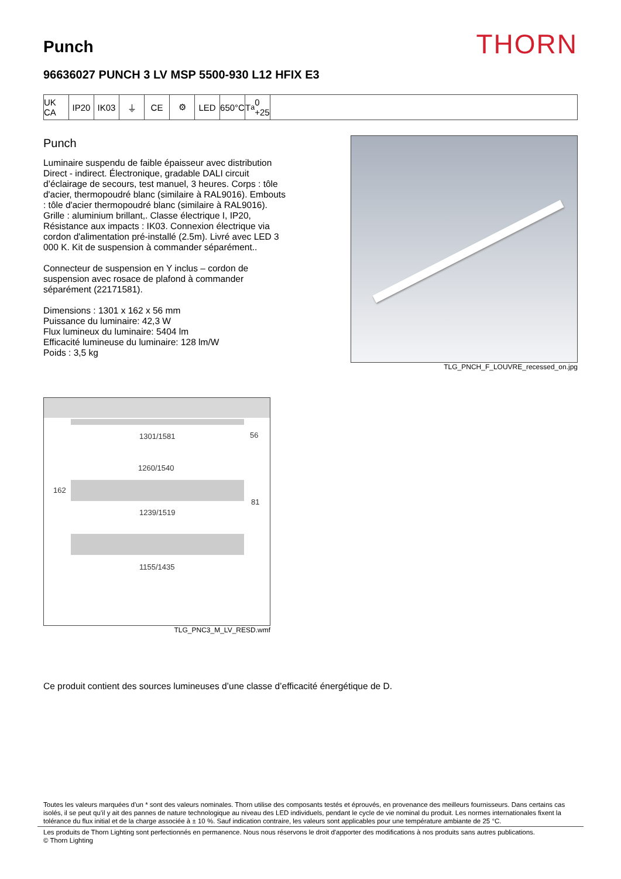Punch
THORN
96636027 PUNCH 3 LV MSP 5500-930 L12 HFIX E3
UK CA
IP20 IK03 ⏚ CE ⚙ LED 650°C
T<sub>a</sub> 0 +25
Punch
Luminaire suspendu de faible épaisseur avec distribution Direct - indirect. Électronique, gradable DALI circuit d’éclairage de secours, test manuel, 3 heures. Corps : tôle d'acier, thermopoudré blanc (similaire à RAL9016). Embouts : tôle d'acier thermopoudré blanc (similaire à RAL9016). Grille : aluminium brillant,. Classe électrique I, IP20, Résistance aux impacts : IK03. Connexion électrique via cordon d'alimentation pré-installé (2.5m). Livré avec LED 3 000 K. Kit de suspension à commander séparément..
Connecteur de suspension en Y inclus – cordon de suspension avec rosace de plafond à commander séparément (22171581).
Dimensions : 1301 x 162 x 56 mm
Puissance du luminaire: 42,3 W
Flux lumineux du luminaire: 5404 lm
Efficacité lumineuse du luminaire: 128 lm/W
Poids : 3,5 kg
TLG_PNCH_F_LOUVRE_recessed_on.jpg
1301/1581 56
1260/1540
162
81
1239/1519
1155/1435
TLG_PNC3_M_LV_RESD.wmf
Ce produit contient des sources lumineuses d’une classe d’efficacité énergétique de D.
Toutes les valeurs marquées d'un * sont des valeurs nominales. Thorn utilise des composants testés et éprouvés, en provenance des meilleurs fournisseurs. Dans certains cas isolés, il se peut qu’il y ait des pannes de nature technologique au niveau des LED individuels, pendant le cycle de vie nominal du produit. Les normes internationales fixent la tolérance du flux initial et de la charge associée à ± 10 %. Sauf indication contraire, les valeurs sont applicables pour une température ambiante de 25 °C.
Les produits de Thorn Lighting sont perfectionnés en permanence. Nous nous réservons le droit d'apporter des modifications à nos produits sans autres publications.
© Thorn Lighting